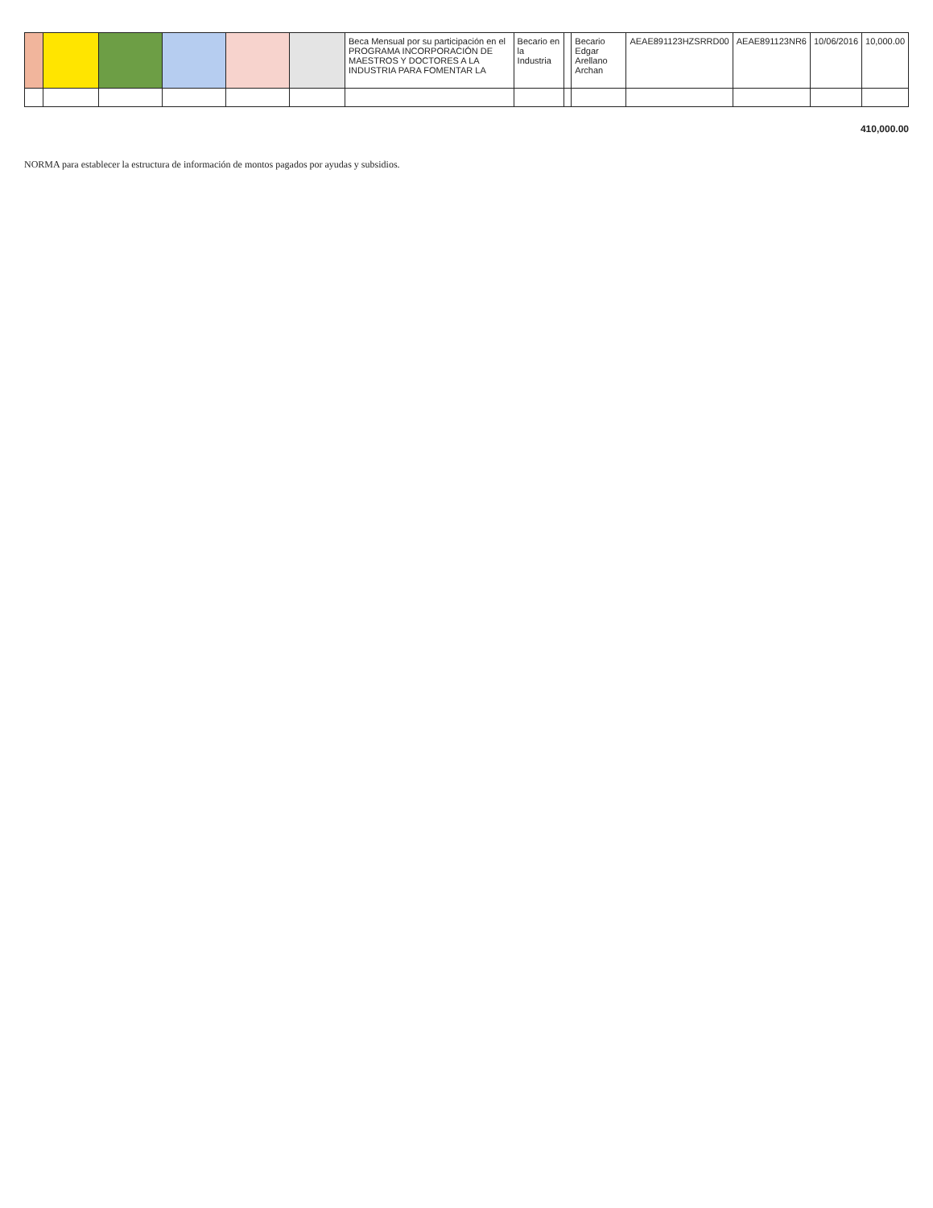| | | | | | | Beca Mensual por su participación en el PROGRAMA INCORPORACIÓN DE MAESTROS Y DOCTORES A LA INDUSTRIA PARA FOMENTAR LA | Becario en la Industria | | Becario Edgar Arellano Archan | AEAE891123HZSRRD00 | AEAE891123NR6 | 10/06/2016 | 10,000.00 |
410,000.00
NORMA para establecer la estructura de información de montos pagados por ayudas y subsidios.